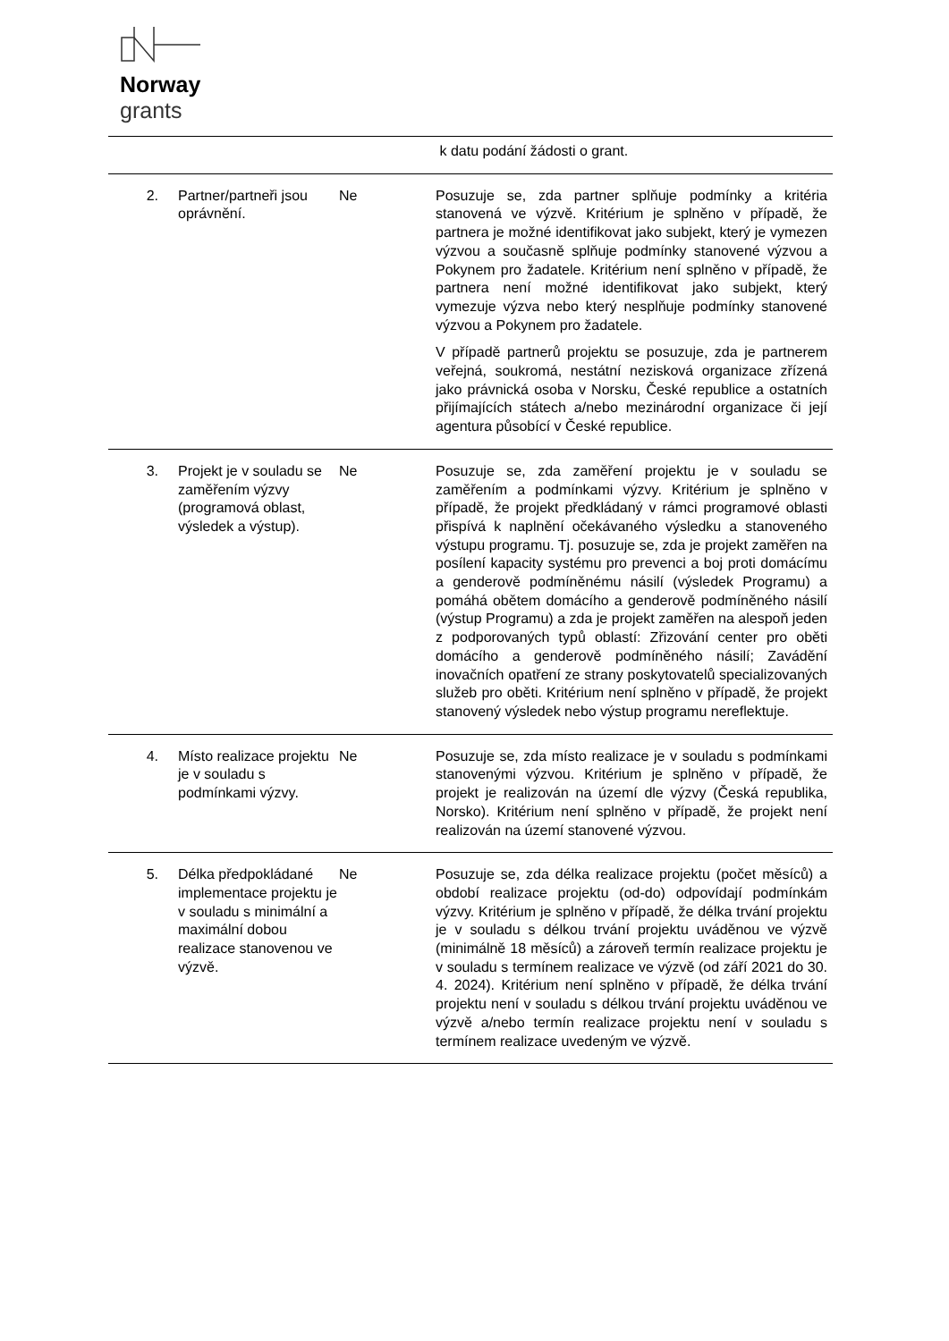Norway
grants
| | | | k datu podání žádosti o grant. |
| 2. | Partner/partneři jsou oprávnění. | Ne | Posuzuje se, zda partner splňuje podmínky a kritéria stanovená ve výzvě. Kritérium je splněno v případě, že partnera je možné identifikovat jako subjekt, který je vymezen výzvou a současně splňuje podmínky stanovené výzvou a Pokynem pro žadatele. Kritérium není splněno v případě, že partnera není možné identifikovat jako subjekt, který vymezuje výzva nebo který nesplňuje podmínky stanovené výzvou a Pokynem pro žadatele. V případě partnerů projektu se posuzuje, zda je partnerem veřejná, soukromá, nestátní nezisková organizace zřízená jako právnická osoba v Norsku, České republice a ostatních přijímajících státech a/nebo mezinárodní organizace či její agentura působící v České republice. |
| 3. | Projekt je v souladu se zaměřením výzvy (programová oblast, výsledek a výstup). | Ne | Posuzuje se, zda zaměření projektu je v souladu se zaměřením a podmínkami výzvy. Kritérium je splněno v případě, že projekt předkládaný v rámci programové oblasti přispívá k naplnění očekávaného výsledku a stanoveného výstupu programu. Tj. posuzuje se, zda je projekt zaměřen na posílení kapacity systému pro prevenci a boj proti domácímu a genderově podmíněnému násilí (výsledek Programu) a pomáhá obětem domácího a genderově podmíněného násilí (výstup Programu) a zda je projekt zaměřen na alespoň jeden z podporovaných typů oblastí: Zřizování center pro oběti domácího a genderově podmíněného násilí; Zavádění inovačních opatření ze strany poskytovatelů specializovaných služeb pro oběti. Kritérium není splněno v případě, že projekt stanovený výsledek nebo výstup programu nereflektuje. |
| 4. | Místo realizace projektu je v souladu s podmínkami výzvy. | Ne | Posuzuje se, zda místo realizace je v souladu s podmínkami stanovenými výzvou. Kritérium je splněno v případě, že projekt je realizován na území dle výzvy (Česká republika, Norsko). Kritérium není splněno v případě, že projekt není realizován na území stanovené výzvou. |
| 5. | Délka předpokládané implementace projektu je v souladu s minimální a maximální dobou realizace stanovenou ve výzvě. | Ne | Posuzuje se, zda délka realizace projektu (počet měsíců) a období realizace projektu (od-do) odpovídají podmínkám výzvy. Kritérium je splněno v případě, že délka trvání projektu je v souladu s délkou trvání projektu uváděnou ve výzvě (minimálně 18 měsíců) a zároveň termín realizace projektu je v souladu s termínem realizace ve výzvě (od září 2021 do 30. 4. 2024). Kritérium není splněno v případě, že délka trvání projektu není v souladu s délkou trvání projektu uváděnou ve výzvě a/nebo termín realizace projektu není v souladu s termínem realizace uvedeným ve výzvě. |